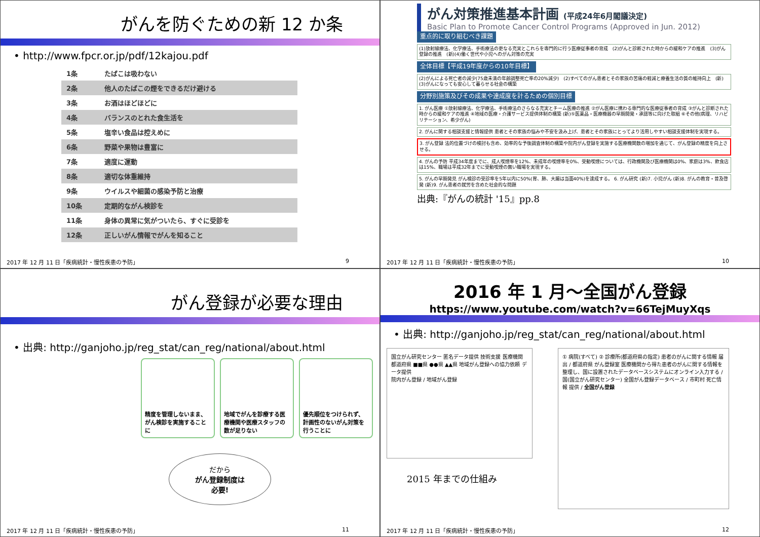がんを防ぐための新 12 か条
• http://www.fpcr.or.jp/pdf/12kajou.pdf
| 1条 | たばこは吸わない |
| 2条 | 他人のたばこの煙をできるだけ避ける |
| 3条 | お酒はほどほどに |
| 4条 | バランスのとれた食生活を |
| 5条 | 塩辛い食品は控えめに |
| 6条 | 野菜や果物は豊富に |
| 7条 | 適度に運動 |
| 8条 | 適切な体重維持 |
| 9条 | ウイルスや細菌の感染予防と治療 |
| 10条 | 定期的ながん検診を |
| 11条 | 身体の異常に気がついたら、すぐに受診を |
| 12条 | 正しいがん情報でがんを知ること |
2017 年 12 月 11 日「疾病統計・慢性疾患の予防」 9
がん対策推進基本計画 (平成24年6月閣議決定)
Basic Plan to Promote Cancer Control Programs (Approved in Jun. 2012)
重点的に取り組むべき課題
(1)放射線療法、化学療法、手術療法の更なる充実とこれらを専門的に行う医療従事者の育成　(2)がんと診断された時からの緩和ケアの推進　(3)がん登録の推進　(新)(4)働く世代や小児へのがん対策の充実
全体目標【平成19年度からの10年目標】
(2)がんによる死亡者の減少(75歳未満の年齢調整死亡率の20%減少)　(2)すべてのがん患者とその家族の苦痛の軽減と療養生活の質の維持向上　(新)(3)がんになっても安心して暮らせる社会の構築
分野別施策及びその成果や達成度を計るための個別目標
1. がん医療 ①放射線療法、化学療法、手術療法のさらなる充実とチーム医療の推進 ②がん医療に携わる専門的な医療従事者の育成 ③がんと診断された時からの緩和ケアの推進 ④地域の医療・介護サービス提供体制の構築 (新)⑤医薬品・医療機器の早期開発・承認等に向けた取組 ⑥その他(病理、リハビリテーション、希少がん)
2. がんに関する相談支援と情報提供 患者とその家族の悩みや不安を汲み上げ、患者とその家族にとってより活用しやすい相談支援体制を実現する。
3. がん登録 法的位置づけの検討も含め、効率的な予後調査体制の構築や院内がん登録を実施する医療機関数の増加を通じて、がん登録の精度を向上させる。
4. がんの予防 平成34年度までに、成人喫煙率を12%、未成年の喫煙率を0%、受動喫煙については、行政機関及び医療機関は0%、家庭は3%、飲食店は15%、職場は平成32年までに受動喫煙の無い職場を実現する。
5. がんの早期発見 がん検診の受診率を5年以内に50%(胃、肺、大腸は当面40%)を達成する。 6. がん研究 (新)7. 小児がん (新)8. がんの教育・普及啓発 (新)9. がん患者の就労を含めた社会的な問題
出典:『がんの統計 '15』pp.8
2017 年 12 月 11 日「疾病統計・慢性疾患の予防」 10
がん登録が必要な理由
• 出典: http://ganjoho.jp/reg_stat/can_reg/national/about.html
精度を管理しないまま、がん検診を実施することに
地域でがんを診療する医療機関や医療スタッフの数が足りない
優先順位をつけられず、計画性のないがん対策を行うことに
だから
がん登録制度は
必要!
2017 年 12 月 11 日「疾病統計・慢性疾患の予防」 11
2016 年 1 月～全国がん登録
https://www.youtube.com/watch?v=66TejMuyXqs
• 出典: http://ganjoho.jp/reg_stat/can_reg/national/about.html
国立がん研究センター 匿名データ提供 技術支援 医療機関 都道府県 ■■県 ●●県 ▲▲県 地域がん登録への協力依頼 データ提供
院内がん登録 / 地域がん登録
① 病院(すべて) ② 診療所(都道府県の指定) 患者のがんに関する情報 届出 / 都道府県 がん登録室 医療機関から得た患者のがんに関する情報を整理し、国に設置されたデータベースシステムにオンライン入力する / 国(国立がん研究センター) 全国がん登録データベース / 市町村 死亡情報 提供 / 全国がん登録
2015 年までの仕組み
2017 年 12 月 11 日「疾病統計・慢性疾患の予防」 12